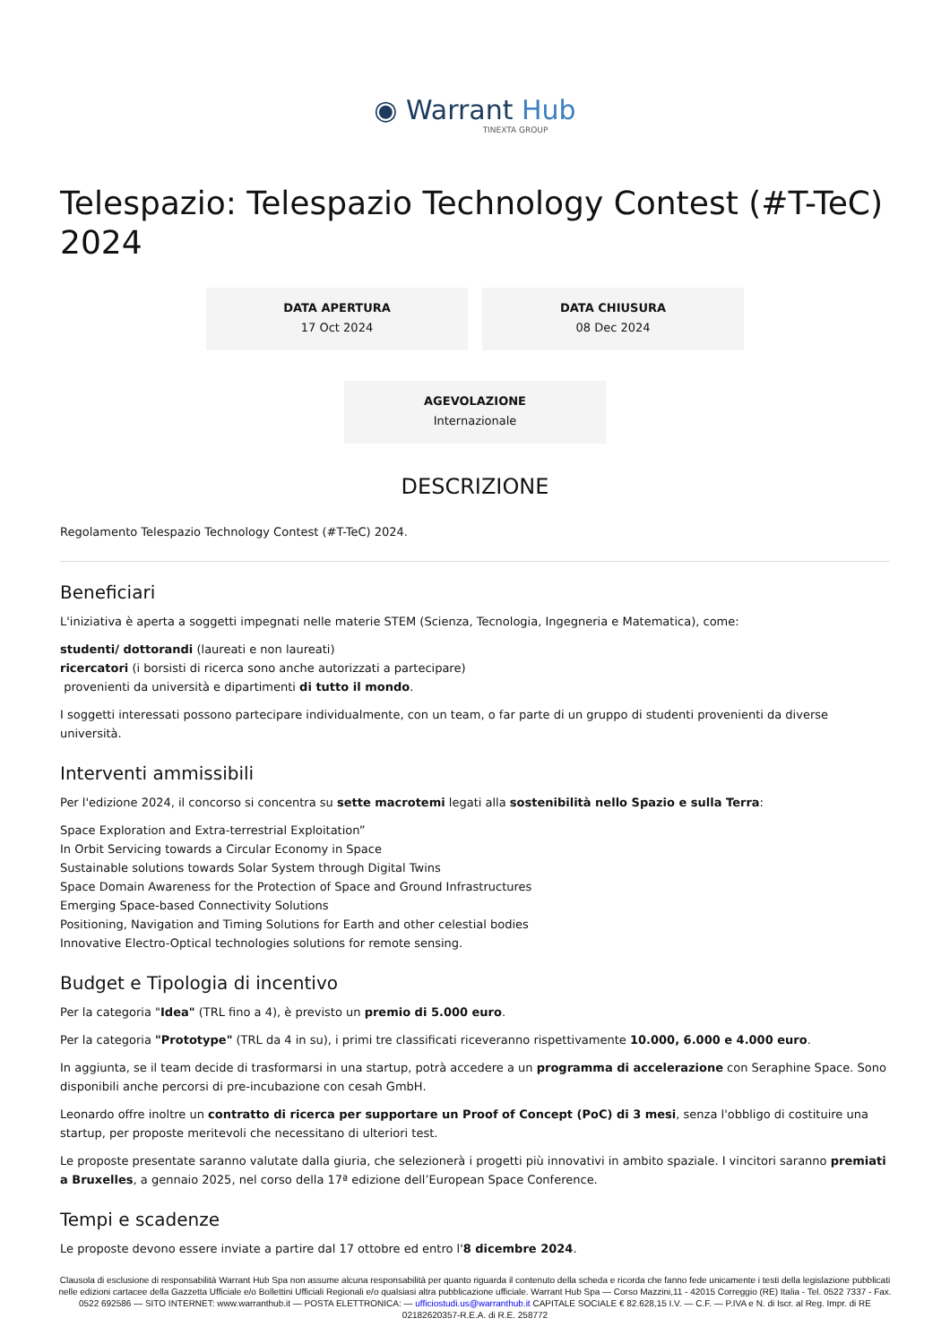◉ Warrant Hub
TINEXTA GROUP
Telespazio: Telespazio Technology Contest (#T-TeC) 2024
DATA APERTURA
17 Oct 2024
DATA CHIUSURA
08 Dec 2024
AGEVOLAZIONE
Internazionale
DESCRIZIONE
Regolamento Telespazio Technology Contest (#T-TeC) 2024.
Beneficiari
L'iniziativa è aperta a soggetti impegnati nelle materie STEM (Scienza, Tecnologia, Ingegneria e Matematica), come:
studenti/ dottorandi (laureati e non laureati)
ricercatori (i borsisti di ricerca sono anche autorizzati a partecipare)
provenienti da università e dipartimenti di tutto il mondo.
I soggetti interessati possono partecipare individualmente, con un team, o far parte di un gruppo di studenti provenienti da diverse università.
Interventi ammissibili
Per l'edizione 2024, il concorso si concentra su sette macrotemi legati alla sostenibilità nello Spazio e sulla Terra:
Space Exploration and Extra-terrestrial Exploitation”
In Orbit Servicing towards a Circular Economy in Space
Sustainable solutions towards Solar System through Digital Twins
Space Domain Awareness for the Protection of Space and Ground Infrastructures
Emerging Space-based Connectivity Solutions
Positioning, Navigation and Timing Solutions for Earth and other celestial bodies
Innovative Electro-Optical technologies solutions for remote sensing.
Budget e Tipologia di incentivo
Per la categoria "Idea" (TRL fino a 4), è previsto un premio di 5.000 euro.
Per la categoria "Prototype" (TRL da 4 in su), i primi tre classificati riceveranno rispettivamente 10.000, 6.000 e 4.000 euro.
In aggiunta, se il team decide di trasformarsi in una startup, potrà accedere a un programma di accelerazione con Seraphine Space. Sono disponibili anche percorsi di pre-incubazione con cesah GmbH.
Leonardo offre inoltre un contratto di ricerca per supportare un Proof of Concept (PoC) di 3 mesi, senza l'obbligo di costituire una startup, per proposte meritevoli che necessitano di ulteriori test.
Le proposte presentate saranno valutate dalla giuria, che selezionerà i progetti più innovativi in ambito spaziale. I vincitori saranno premiati a Bruxelles, a gennaio 2025, nel corso della 17ª edizione dell’European Space Conference.
Tempi e scadenze
Le proposte devono essere inviate a partire dal 17 ottobre ed entro l'8 dicembre 2024.
Clausola di esclusione di responsabilità Warrant Hub Spa non assume alcuna responsabilità per quanto riguarda il contenuto della scheda e ricorda che fanno fede unicamente i testi della legislazione pubblicati nelle edizioni cartacee della Gazzetta Ufficiale e/o Bollettini Ufficiali Regionali e/o qualsiasi altra pubblicazione ufficiale. Warrant Hub Spa — Corso Mazzini,11 - 42015 Correggio (RE) Italia - Tel. 0522 7337 - Fax. 0522 692586 — SITO INTERNET: www.warranthub.it — POSTA ELETTRONICA: — ufficiostudi.us@warranthub.it CAPITALE SOCIALE € 82.628,15 I.V. — C.F. — P.IVA e N. di Iscr. al Reg. Impr. di RE 02182620357-R.E.A. di R.E. 258772